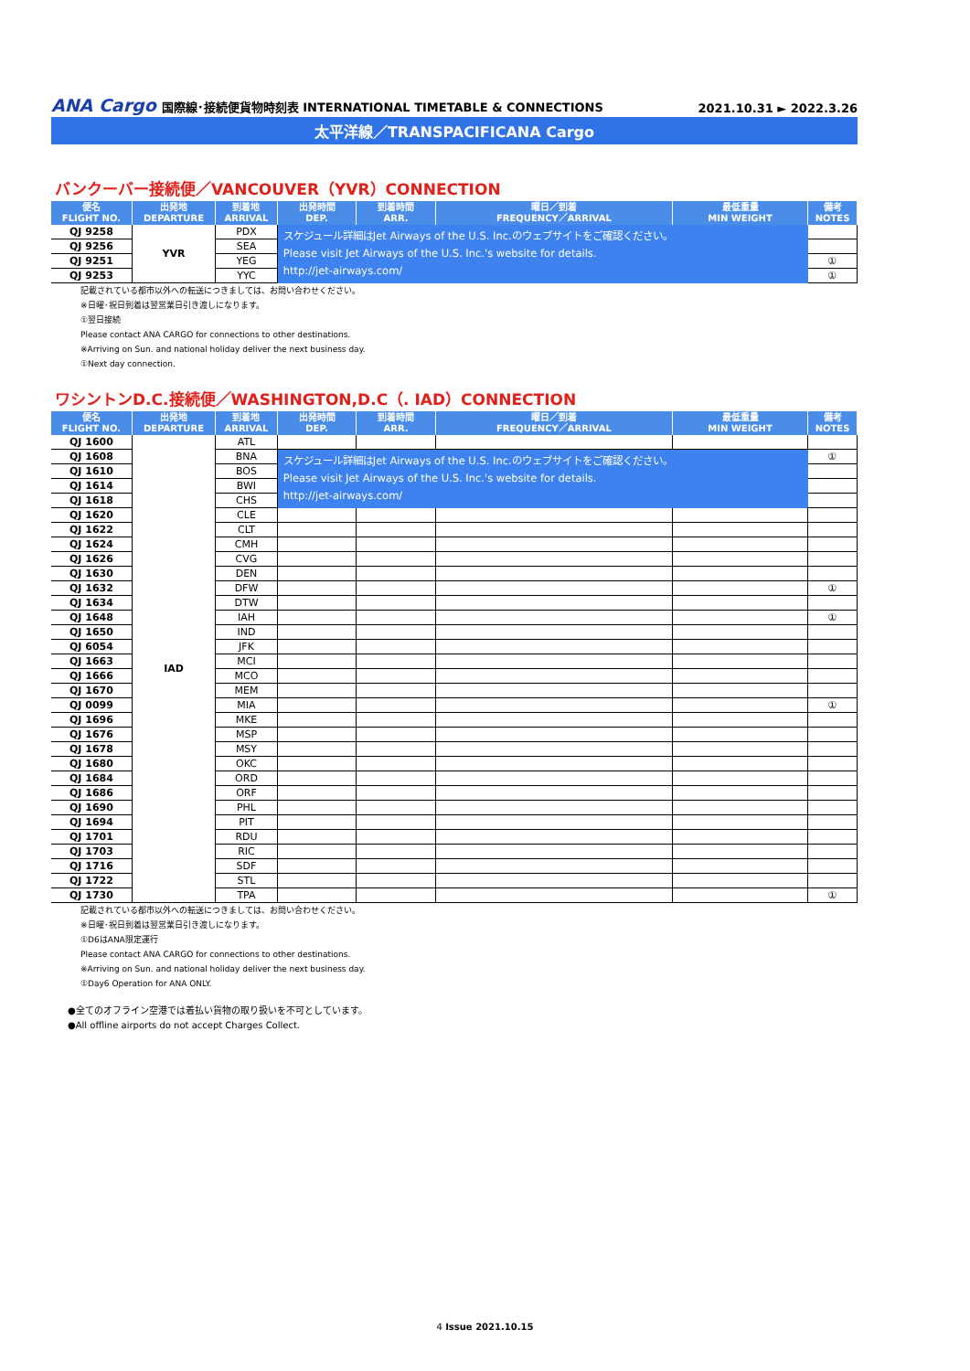ANA Cargo 国際線･接続便貨物時刻表 INTERNATIONAL TIMETABLE & CONNECTIONS
2021.10.31 ► 2022.3.26
太平洋線／TRANSPACIFICANA Cargo
バンクーバー接続便／VANCOUVER（YVR）CONNECTION
| 便名 FLIGHT NO. | 出発地 DEPARTURE | 到着地 ARRIVAL | 出発時間 DEP. | 到着時間 ARR. | 曜日／到着 FREQUENCY／ARRIVAL | 最低重量 MIN WEIGHT | 備考 NOTES |
| --- | --- | --- | --- | --- | --- | --- | --- |
| QJ 9258 | YVR | PDX | スケジュール詳細はJet Airways of the U.S. Inc.のウェブサイトをご確認ください。 Please visit Jet Airways of the U.S. Inc.'s website for details. http://jet-airways.com/ | | | | |
| QJ 9256 | | SEA | | | | | |
| QJ 9251 | | YEG | | | | | ① |
| QJ 9253 | | YYC | | | | | ① |
記載されている都市以外への転送につきましては、お問い合わせください。
※日曜･祝日到着は翌営業日引き渡しになります。
①翌日接続
Please contact ANA CARGO for connections to other destinations.
※Arriving on Sun. and national holiday deliver the next business day.
①Next day connection.
ワシントンD.C.接続便／WASHINGTON,D.C（. IAD）CONNECTION
| 便名 FLIGHT NO. | 出発地 DEPARTURE | 到着地 ARRIVAL | 出発時間 DEP. | 到着時間 ARR. | 曜日／到着 FREQUENCY／ARRIVAL | 最低重量 MIN WEIGHT | 備考 NOTES |
| --- | --- | --- | --- | --- | --- | --- | --- |
| QJ 1600 | IAD | ATL | | | | | |
| QJ 1608 | | BNA | スケジュール詳細はJet Airways of the U.S. Inc.のウェブサイトをご確認ください。 Please visit Jet Airways of the U.S. Inc.'s website for details. http://jet-airways.com/ | | | | ① |
| QJ 1610 | | BOS | | | | | |
| QJ 1614 | | BWI | | | | | |
| QJ 1618 | | CHS | | | | | |
| QJ 1620 | | CLE | | | | | |
| QJ 1622 | | CLT | | | | | |
| QJ 1624 | | CMH | | | | | |
| QJ 1626 | | CVG | | | | | |
| QJ 1630 | | DEN | | | | | |
| QJ 1632 | | DFW | | | | | ① |
| QJ 1634 | | DTW | | | | | |
| QJ 1648 | | IAH | | | | | ① |
| QJ 1650 | | IND | | | | | |
| QJ 6054 | | JFK | | | | | |
| QJ 1663 | | MCI | | | | | |
| QJ 1666 | | MCO | | | | | |
| QJ 1670 | | MEM | | | | | |
| QJ 0099 | | MIA | | | | | ① |
| QJ 1696 | | MKE | | | | | |
| QJ 1676 | | MSP | | | | | |
| QJ 1678 | | MSY | | | | | |
| QJ 1680 | | OKC | | | | | |
| QJ 1684 | | ORD | | | | | |
| QJ 1686 | | ORF | | | | | |
| QJ 1690 | | PHL | | | | | |
| QJ 1694 | | PIT | | | | | |
| QJ 1701 | | RDU | | | | | |
| QJ 1703 | | RIC | | | | | |
| QJ 1716 | | SDF | | | | | |
| QJ 1722 | | STL | | | | | |
| QJ 1730 | | TPA | | | | | ① |
記載されている都市以外への転送につきましては、お問い合わせください。
※日曜･祝日到着は翌営業日引き渡しになります。
①D6はANA限定運行
Please contact ANA CARGO for connections to other destinations.
※Arriving on Sun. and national holiday deliver the next business day.
①Day6 Operation for ANA ONLY.
●全てのオフライン空港では着払い貨物の取り扱いを不可としています。
●All offline airports do not accept Charges Collect.
4 Issue 2021.10.15